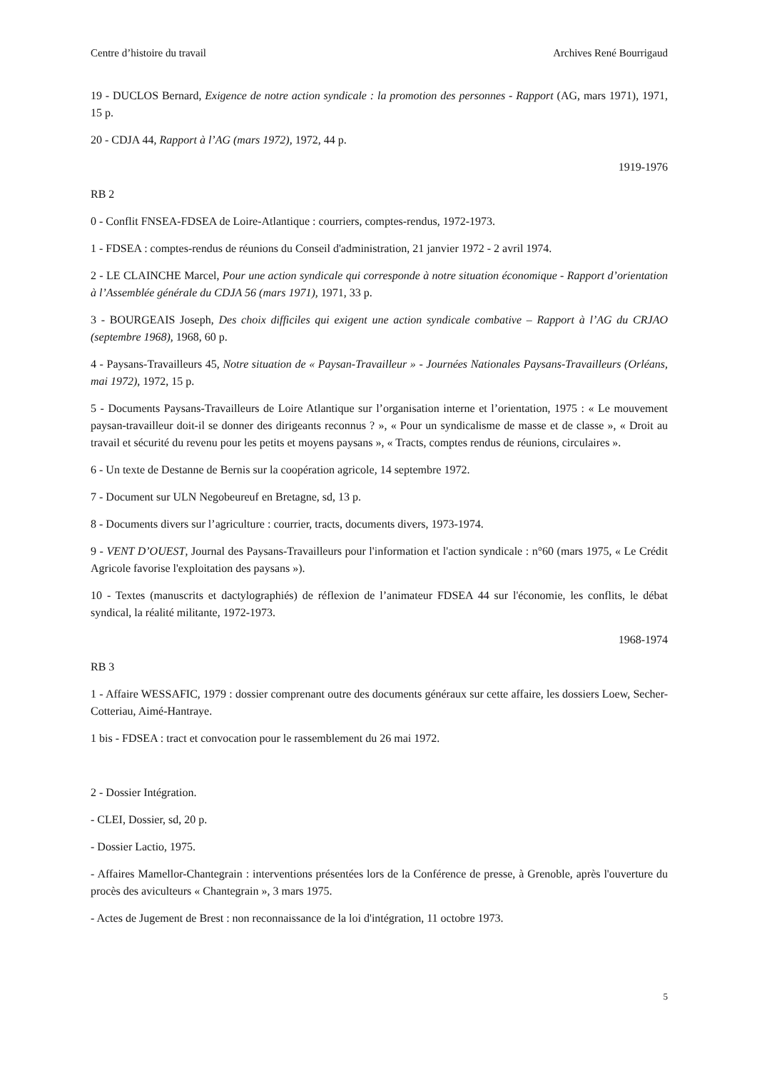Centre d’histoire du travail Archives René Bourrigaud
19 - DUCLOS Bernard, Exigence de notre action syndicale : la promotion des personnes - Rapport (AG, mars 1971), 1971, 15 p.
20 - CDJA 44, Rapport à l’AG (mars 1972), 1972, 44 p.
1919-1976
RB 2
0 - Conflit FNSEA-FDSEA de Loire-Atlantique : courriers, comptes-rendus, 1972-1973.
1 - FDSEA : comptes-rendus de réunions du Conseil d'administration, 21 janvier 1972 - 2 avril 1974.
2 - LE CLAINCHE Marcel, Pour une action syndicale qui corresponde à notre situation économique - Rapport d’orientation à l’Assemblée générale du CDJA 56 (mars 1971), 1971, 33 p.
3 - BOURGEAIS Joseph, Des choix difficiles qui exigent une action syndicale combative – Rapport à l’AG du CRJAO (septembre 1968), 1968, 60 p.
4 - Paysans-Travailleurs 45, Notre situation de « Paysan-Travailleur » - Journées Nationales Paysans-Travailleurs (Orléans, mai 1972), 1972, 15 p.
5 - Documents Paysans-Travailleurs de Loire Atlantique sur l’organisation interne et l’orientation, 1975 : « Le mouvement paysan-travailleur doit-il se donner des dirigeants reconnus ? », « Pour un syndicalisme de masse et de classe », « Droit au travail et sécurité du revenu pour les petits et moyens paysans », « Tracts, comptes rendus de réunions, circulaires ».
6 - Un texte de Destanne de Bernis sur la coopération agricole, 14 septembre 1972.
7 - Document sur ULN Negobeureuf en Bretagne, sd, 13 p.
8 - Documents divers sur l’agriculture : courrier, tracts, documents divers, 1973-1974.
9 - VENT D’OUEST, Journal des Paysans-Travailleurs pour l'information et l'action syndicale : n°60 (mars 1975, « Le Crédit Agricole favorise l'exploitation des paysans »).
10 - Textes (manuscrits et dactylographiés) de réflexion de l’animateur FDSEA 44 sur l'économie, les conflits, le débat syndical, la réalité militante, 1972-1973.
1968-1974
RB 3
1 - Affaire WESSAFIC, 1979 : dossier comprenant outre des documents généraux sur cette affaire, les dossiers Loew, Secher-Cotteriau, Aimé-Hantraye.
1 bis - FDSEA : tract et convocation pour le rassemblement du 26 mai 1972.
2 - Dossier Intégration.
- CLEI, Dossier, sd, 20 p.
- Dossier Lactio, 1975.
- Affaires Mamellor-Chantegrain : interventions présentées lors de la Conférence de presse, à Grenoble, après l'ouverture du procès des aviculteurs « Chantegrain », 3 mars 1975.
- Actes de Jugement de Brest : non reconnaissance de la loi d'intégration, 11 octobre 1973.
5